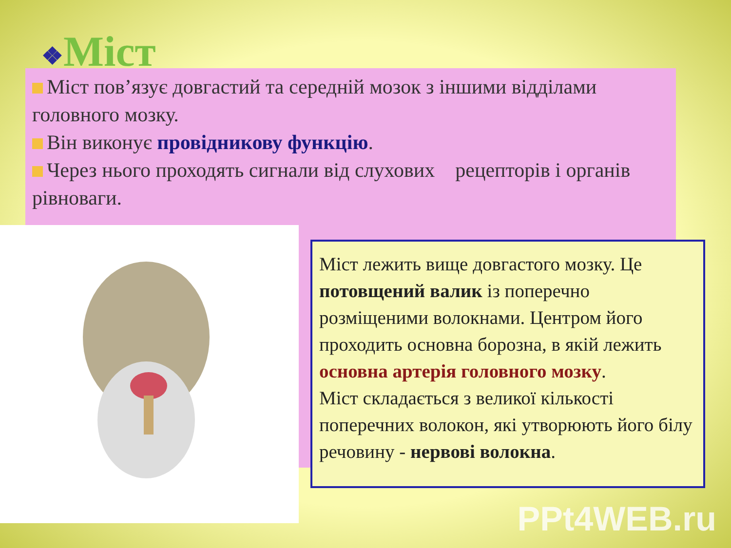❖Міст
Міст пов’язує довгастий та середній мозок з іншими відділами головного мозку.
Він виконує провідникову функцію.
Через нього проходять сигнали від слухових рецепторів і органів рівноваги.
Міст лежить вище довгастого мозку. Це потовщений валик із поперечно розміщеними волокнами. Центром його проходить основна борозна, в якій лежить основна артерія головного мозку.
Міст складається з великої кількості поперечних волокон, які утворюють його білу речовину - нервові волокна.
PPt4WEB.ru